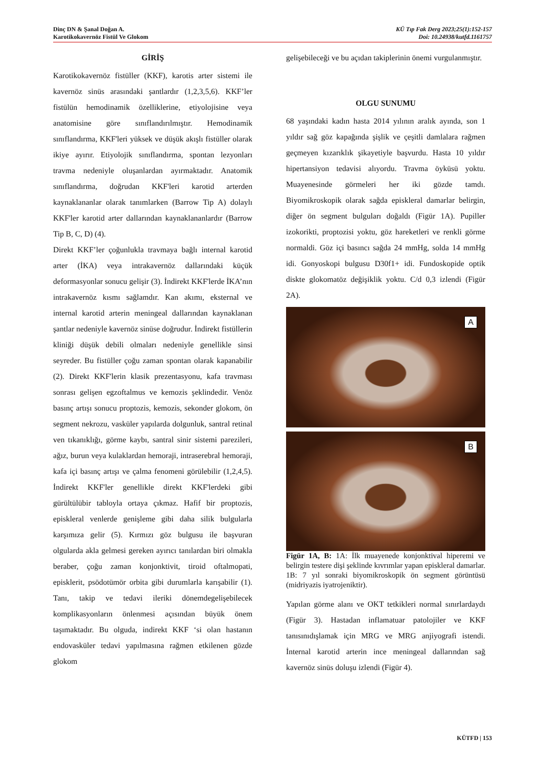Dinç DN & Şanal Doğan A.
Karotikokavernöz Fistül Ve Glokom
KÜ Tıp Fak Derg 2023;25(1):152-157
Doi: 10.24938/kutfd.1161757
GİRİŞ
Karotikokavernöz fistüller (KKF), karotis arter sistemi ile kavernöz sinüs arasındaki şantlardır (1,2,3,5,6). KKF’ler fistülün hemodinamik özelliklerine, etiyolojisine veya anatomisine göre sınıflandırılmıştır. Hemodinamik sınıflandırma, KKF'leri yüksek ve düşük akışlı fistüller olarak ikiye ayırır. Etiyolojik sınıflandırma, spontan lezyonları travma nedeniyle oluşanlardan ayırmaktadır. Anatomik sınıflandırma, doğrudan KKF'leri karotid arterden kaynaklananlar olarak tanımlarken (Barrow Tip A) dolaylı KKF'ler karotid arter dallarından kaynaklananlardır (Barrow Tip B, C, D) (4).
Direkt KKF’ler çoğunlukla travmaya bağlı internal karotid arter (İKA) veya intrakavernöz dallarındaki küçük deformasyonlar sonucu gelişir (3). İndirekt KKF'lerde İKA’nın intrakavernöz kısmı sağlamdır. Kan akımı, eksternal ve internal karotid arterin meningeal dallarından kaynaklanan şantlar nedeniyle kavernöz sinüse doğrudur. İndirekt fistüllerin kliniği düşük debili olmaları nedeniyle genellikle sinsi seyreder. Bu fistüller çoğu zaman spontan olarak kapanabilir (2). Direkt KKF'lerin klasik prezentasyonu, kafa travması sonrası gelişen egzoftalmus ve kemozis şeklindedir. Venöz basınç artışı sonucu proptozis, kemozis, sekonder glokom, ön segment nekrozu, vasküler yapılarda dolgunluk, santral retinal ven tıkanıklığı, görme kaybı, santral sinir sistemi parezileri, ağız, burun veya kulaklardan hemoraji, intraserebral hemoraji, kafa içi basınç artışı ve çalma fenomeni görülebilir (1,2,4,5). İndirekt KKF'ler genellikle direkt KKF'lerdeki gibi gürültülübir tabloyla ortaya çıkmaz. Hafif bir proptozis, episkleral venlerde genişleme gibi daha silik bulgularla karşımıza gelir (5). Kırmızı göz bulgusu ile başvuran olgularda akla gelmesi gereken ayırıcı tanılardan biri olmakla beraber, çoğu zaman konjonktivit, tiroid oftalmopati, episklerit, psödotümör orbita gibi durumlarla karışabilir (1). Tanı, takip ve tedavi ileriki dönemdegelişebilecek komplikasyonların önlenmesi açısından büyük önem taşımaktadır. Bu olguda, indirekt KKF ‘si olan hastanın endovasküler tedavi yapılmasına rağmen etkilenen gözde glokom
gelişebileceği ve bu açıdan takiplerinin önemi vurgulanmıştır.
OLGU SUNUMU
68 yaşındaki kadın hasta 2014 yılının aralık ayında, son 1 yıldır sağ göz kapağında şişlik ve çeşitli damlalara rağmen geçmeyen kızarıklık şikayetiyle başvurdu. Hasta 10 yıldır hipertansiyon tedavisi alıyordu. Travma öyküsü yoktu. Muayenesinde görmeleri her iki gözde tamdı. Biyomikroskopik olarak sağda episkleral damarlar belirgin, diğer ön segment bulguları doğaldı (Figür 1A). Pupiller izokorikti, proptozisi yoktu, göz hareketleri ve renkli görme normaldi. Göz içi basıncı sağda 24 mmHg, solda 14 mmHg idi. Gonyoskopi bulgusu D30f1+ idi. Fundoskopide optik diskte glokomatöz değişiklik yoktu. C/d 0,3 izlendi (Figür 2A).
A
B
Figür 1A, B: 1A: İlk muayenede konjonktival hiperemi ve belirgin testere dişi şeklinde kıvrımlar yapan episkleral damarlar. 1B: 7 yıl sonraki biyomikroskopik ön segment görüntüsü (midriyazis iyatrojeniktir).
Yapılan görme alanı ve OKT tetkikleri normal sınırlardaydı (Figür 3). Hastadan inflamatuar patolojiler ve KKF tanısınıdışlamak için MRG ve MRG anjiyografi istendi. İnternal karotid arterin ince meningeal dallarından sağ kavernöz sinüs doluşu izlendi (Figür 4).
KÜTFD | 153